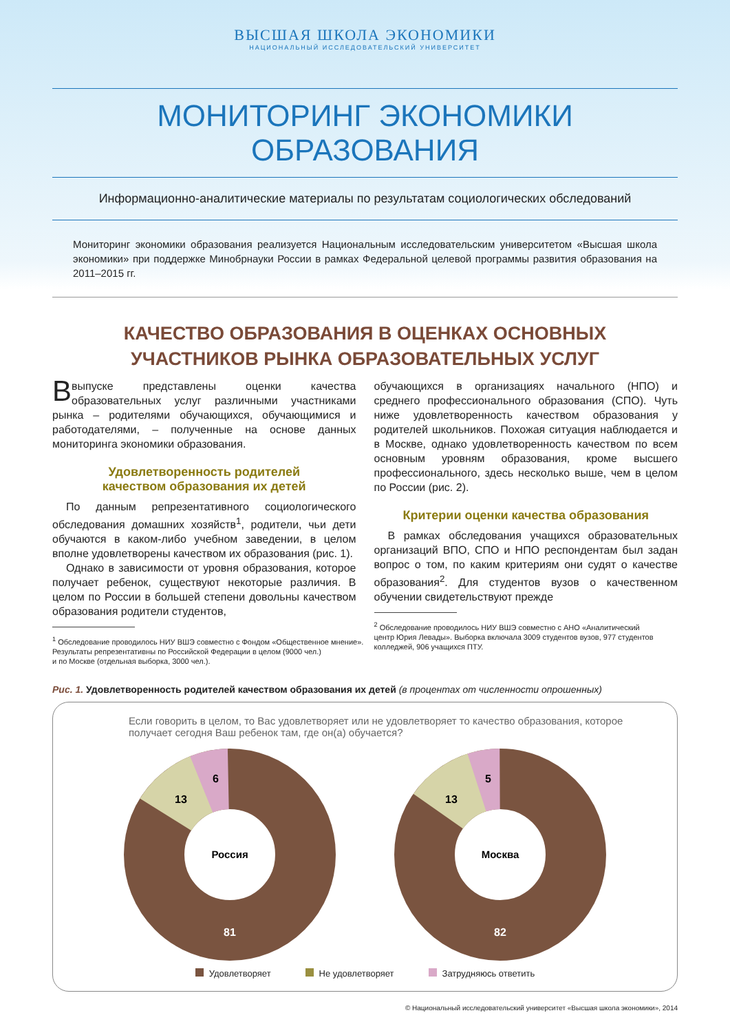ВЫСШАЯ ШКОЛА ЭКОНОМИКИ
НАЦИОНАЛЬНЫЙ ИССЛЕДОВАТЕЛЬСКИЙ УНИВЕРСИТЕТ
МОНИТОРИНГ ЭКОНОМИКИ ОБРАЗОВАНИЯ
Информационно-аналитические материалы по результатам социологических обследований
Мониторинг экономики образования реализуется Национальным исследовательским университетом «Высшая школа экономики» при поддержке Минобрнауки России в рамках Федеральной целевой программы развития образования на 2011–2015 гг.
КАЧЕСТВО ОБРАЗОВАНИЯ В ОЦЕНКАХ ОСНОВНЫХ
УЧАСТНИКОВ РЫНКА ОБРАЗОВАТЕЛЬНЫХ УСЛУГ
Ввыпуске представлены оценки качества образовательных услуг различными участниками рынка – родителями обучающихся, обучающимися и работодателями, – полученные на основе данных мониторинга экономики образования.
Удовлетворенность родителей
качеством образования их детей
По данным репрезентативного социологического обследования домашних хозяйств<sup>1</sup>, родители, чьи дети обучаются в каком-либо учебном заведении, в целом вполне удовлетворены качеством их образования (рис. 1).
Однако в зависимости от уровня образования, которое получает ребенок, существуют некоторые различия. В целом по России в большей степени довольны качеством образования родители студентов,
<sup>1</sup> Обследование проводилось НИУ ВШЭ совместно с Фондом «Общественное мнение».
Результаты репрезентативны по Российской Федерации в целом (9000 чел.)
и по Москве (отдельная выборка, 3000 чел.).
обучающихся в организациях начального (НПО) и среднего профессионального образования (СПО). Чуть ниже удовлетворенность качеством образования у родителей школьников. Похожая ситуация наблюдается и в Москве, однако удовлетворенность качеством по всем основным уровням образования, кроме высшего профессионального, здесь несколько выше, чем в целом по России (рис. 2).
Критерии оценки качества образования
В рамках обследования учащихся образовательных организаций ВПО, СПО и НПО респондентам был задан вопрос о том, по каким критериям они судят о качестве образования<sup>2</sup>. Для студентов вузов о качественном обучении свидетельствуют прежде
<sup>2</sup> Обследование проводилось НИУ ВШЭ совместно с АНО «Аналитический
центр Юрия Левады». Выборка включала 3009 студентов вузов, 977 студентов
колледжей, 906 учащихся ПТУ.
Рис. 1. Удовлетворенность родителей качеством образования их детей (в процентах от численности опрошенных)
Если говорить в целом, то Вас удовлетворяет или не удовлетворяет то качество образования, которое получает сегодня Ваш ребенок там, где он(а) обучается?
Россия
81
13
6
Москва
82
13
5
Удовлетворяет Не удовлетворяет Затрудняюсь ответить
© Национальный исследовательский университет «Высшая школа экономики», 2014